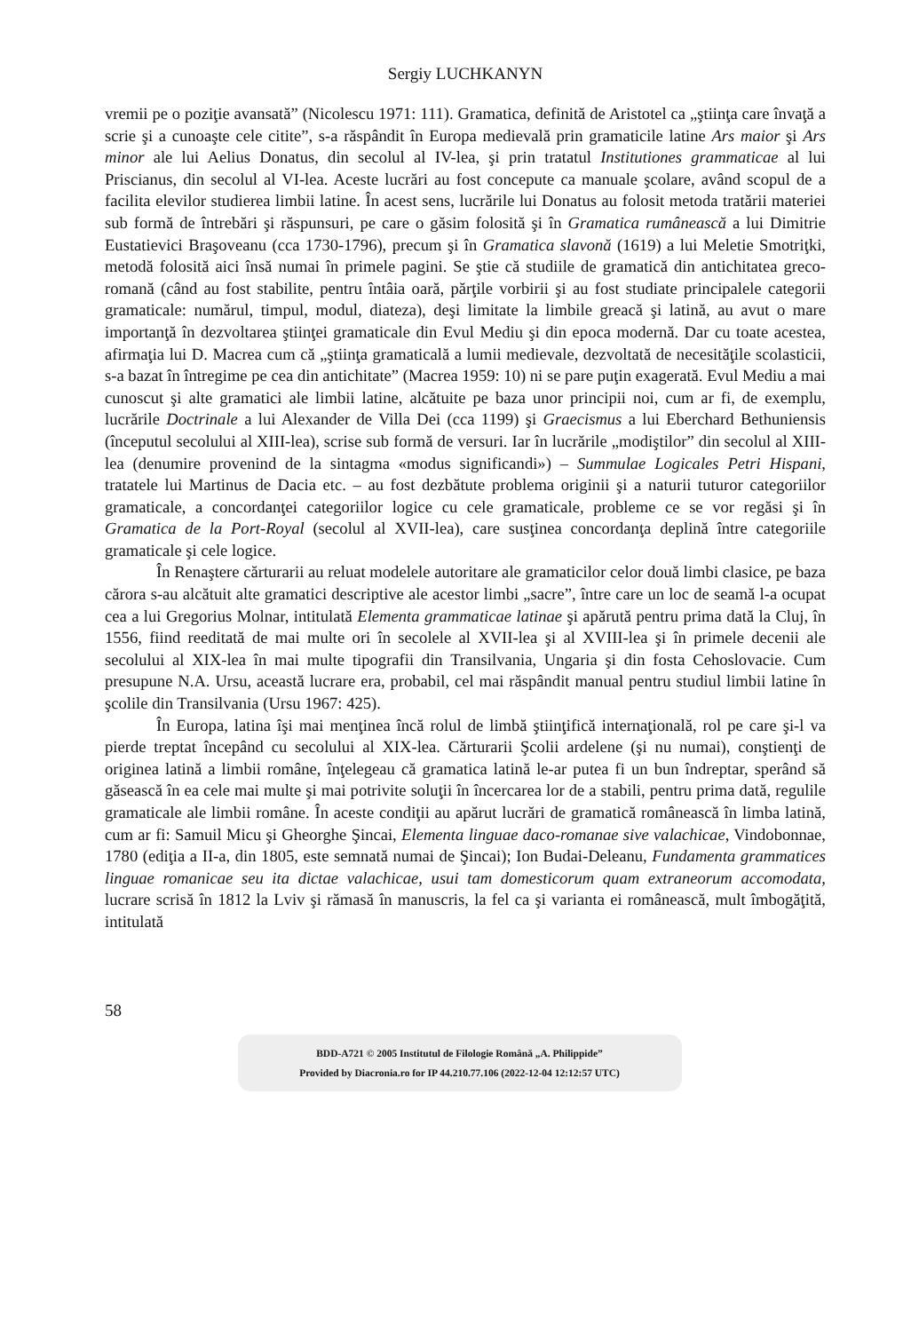Sergiy LUCHKANYN
vremii pe o poziţie avansată” (Nicolescu 1971: 111). Gramatica, definită de Aristotel ca „ştiinţa care învaţă a scrie şi a cunoaşte cele citite”, s-a răspândit în Europa medievală prin gramaticile latine Ars maior şi Ars minor ale lui Aelius Donatus, din secolul al IV-lea, şi prin tratatul Institutiones grammaticae al lui Priscianus, din secolul al VI-lea. Aceste lucrări au fost concepute ca manuale şcolare, având scopul de a facilita elevilor studierea limbii latine. În acest sens, lucrările lui Donatus au folosit metoda tratării materiei sub formă de întrebări şi răspunsuri, pe care o găsim folosită şi în Gramatica rumânească a lui Dimitrie Eustatievici Braşoveanu (cca 1730-1796), precum şi în Gramatica slavonă (1619) a lui Meletie Smotriţki, metodă folosită aici însă numai în primele pagini. Se ştie că studiile de gramatică din antichitatea greco-romană (când au fost stabilite, pentru întâia oară, părţile vorbirii şi au fost studiate principalele categorii gramaticale: numărul, timpul, modul, diateza), deşi limitate la limbile greacă şi latină, au avut o mare importanţă în dezvoltarea ştiinţei gramaticale din Evul Mediu şi din epoca modernă. Dar cu toate acestea, afirmaţia lui D. Macrea cum că „ştiinţa gramaticală a lumii medievale, dezvoltată de necesităţile scolasticii, s-a bazat în întregime pe cea din antichitate” (Macrea 1959: 10) ni se pare puţin exagerată. Evul Mediu a mai cunoscut şi alte gramatici ale limbii latine, alcătuite pe baza unor principii noi, cum ar fi, de exemplu, lucrările Doctrinale a lui Alexander de Villa Dei (cca 1199) şi Graecismus a lui Eberchard Bethuniensis (începutul secolului al XIII-lea), scrise sub formă de versuri. Iar în lucrările „modiştilor” din secolul al XIII-lea (denumire provenind de la sintagma «modus significandi») – Summulae Logicales Petri Hispani, tratatele lui Martinus de Dacia etc. – au fost dezbătute problema originii şi a naturii tuturor categoriilor gramaticale, a concordanţei categoriilor logice cu cele gramaticale, probleme ce se vor regăsi şi în Gramatica de la Port-Royal (secolul al XVII-lea), care susţinea concordanţa deplină între categoriile gramaticale şi cele logice.
În Renaştere cărturarii au reluat modelele autoritare ale gramaticilor celor două limbi clasice, pe baza cărora s-au alcătuit alte gramatici descriptive ale acestor limbi „sacre”, între care un loc de seamă l-a ocupat cea a lui Gregorius Molnar, intitulată Elementa grammaticae latinae şi apărută pentru prima dată la Cluj, în 1556, fiind reeditată de mai multe ori în secolele al XVII-lea şi al XVIII-lea şi în primele decenii ale secolului al XIX-lea în mai multe tipografii din Transilvania, Ungaria şi din fosta Cehoslovacie. Cum presupune N.A. Ursu, această lucrare era, probabil, cel mai răspândit manual pentru studiul limbii latine în şcolile din Transilvania (Ursu 1967: 425).
În Europa, latina îşi mai menţinea încă rolul de limbă ştiinţifică internaţională, rol pe care şi-l va pierde treptat începând cu secolului al XIX-lea. Cărturarii Şcolii ardelene (şi nu numai), conştienţi de originea latină a limbii române, înţelegeau că gramatica latină le-ar putea fi un bun îndreptar, sperând să găsească în ea cele mai multe şi mai potrivite soluţii în încercarea lor de a stabili, pentru prima dată, regulile gramaticale ale limbii române. În aceste condiţii au apărut lucrări de gramatică românească în limba latină, cum ar fi: Samuil Micu şi Gheorghe Şincai, Elementa linguae daco-romanae sive valachicae, Vindobonnae, 1780 (ediţia a II-a, din 1805, este semnată numai de Şincai); Ion Budai-Deleanu, Fundamenta grammatices linguae romanicae seu ita dictae valachicae, usui tam domesticorum quam extraneorum accomodata, lucrare scrisă în 1812 la Lviv şi rămasă în manuscris, la fel ca şi varianta ei românească, mult îmbogăţită, intitulată
58
BDD-A721 © 2005 Institutul de Filologie Română „A. Philippide”
Provided by Diacronia.ro for IP 44.210.77.106 (2022-12-04 12:12:57 UTC)